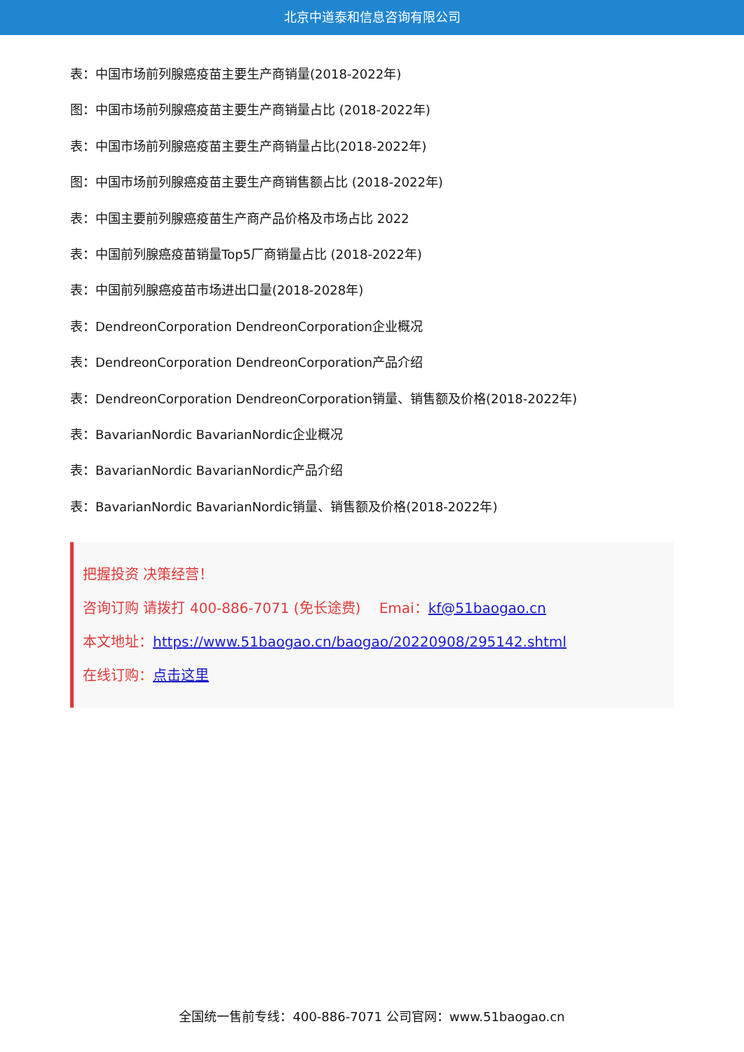北京中道泰和信息咨询有限公司
表：中国市场前列腺癌疫苗主要生产商销量(2018-2022年)
图：中国市场前列腺癌疫苗主要生产商销量占比 (2018-2022年)
表：中国市场前列腺癌疫苗主要生产商销量占比(2018-2022年)
图：中国市场前列腺癌疫苗主要生产商销售额占比 (2018-2022年)
表：中国主要前列腺癌疫苗生产商产品价格及市场占比 2022
表：中国前列腺癌疫苗销量Top5厂商销量占比 (2018-2022年)
表：中国前列腺癌疫苗市场进出口量(2018-2028年)
表：DendreonCorporation DendreonCorporation企业概况
表：DendreonCorporation DendreonCorporation产品介绍
表：DendreonCorporation DendreonCorporation销量、销售额及价格(2018-2022年)
表：BavarianNordic BavarianNordic企业概况
表：BavarianNordic BavarianNordic产品介绍
表：BavarianNordic BavarianNordic销量、销售额及价格(2018-2022年)
把握投资 决策经营！
咨询订购 请拨打 400-886-7071 (免长途费)　 Emai：kf@51baogao.cn
本文地址：https://www.51baogao.cn/baogao/20220908/295142.shtml
在线订购：点击这里
全国统一售前专线：400-886-7071 公司官网：www.51baogao.cn